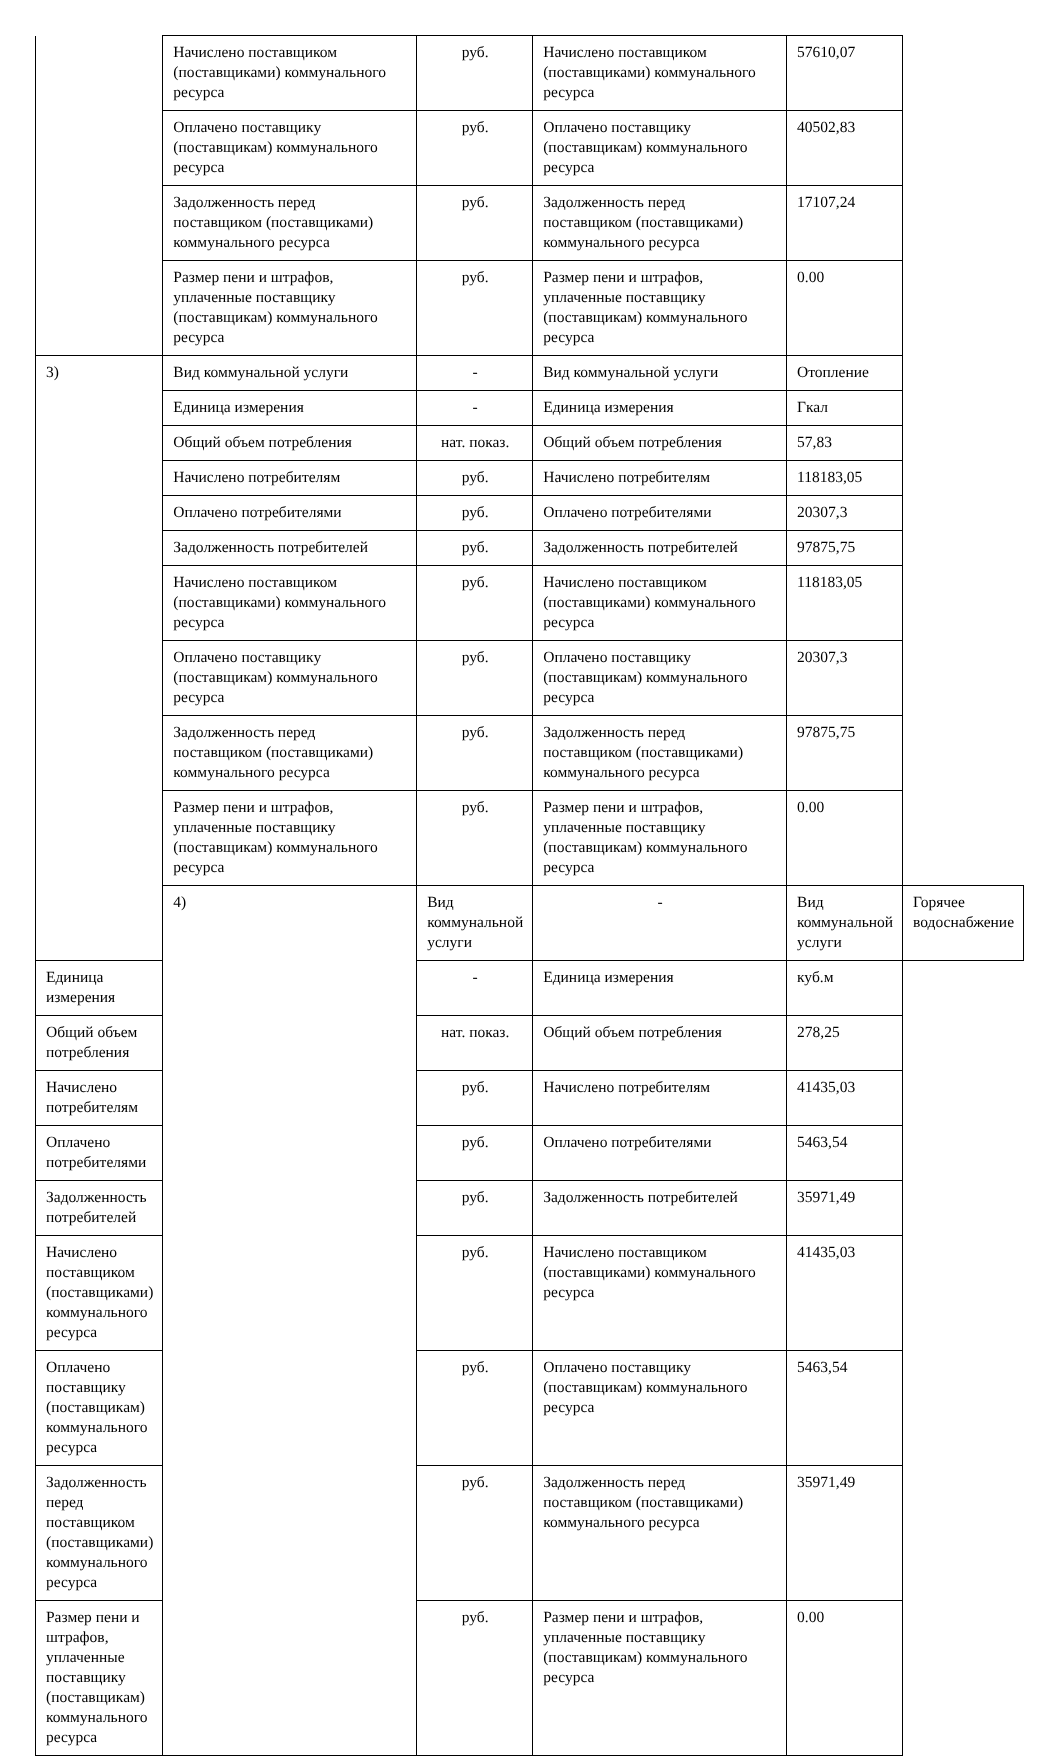| | Начислено поставщиком (поставщиками) коммунального ресурса | руб. | Начислено поставщиком (поставщиками) коммунального ресурса | 57610,07 | |
| | Оплачено поставщику (поставщикам) коммунального ресурса | руб. | Оплачено поставщику (поставщикам) коммунального ресурса | 40502,83 | |
| | Задолженность перед поставщиком (поставщиками) коммунального ресурса | руб. | Задолженность перед поставщиком (поставщиками) коммунального ресурса | 17107,24 | |
| | Размер пени и штрафов, уплаченные поставщику (поставщикам) коммунального ресурса | руб. | Размер пени и штрафов, уплаченные поставщику (поставщикам) коммунального ресурса | 0.00 | |
| 3) | Вид коммунальной услуги | - | Вид коммунальной услуги | Отопление | |
| | Единица измерения | - | Единица измерения | Гкал | |
| | Общий объем потребления | нат. показ. | Общий объем потребления | 57,83 | |
| | Начислено потребителям | руб. | Начислено потребителям | 118183,05 | |
| | Оплачено потребителями | руб. | Оплачено потребителями | 20307,3 | |
| | Задолженность потребителей | руб. | Задолженность потребителей | 97875,75 | |
| | Начислено поставщиком (поставщиками) коммунального ресурса | руб. | Начислено поставщиком (поставщиками) коммунального ресурса | 118183,05 | |
| | Оплачено поставщику (поставщикам) коммунального ресурса | руб. | Оплачено поставщику (поставщикам) коммунального ресурса | 20307,3 | |
| | Задолженность перед поставщиком (поставщиками) коммунального ресурса | руб. | Задолженность перед поставщиком (поставщиками) коммунального ресурса | 97875,75 | |
| | Размер пени и штрафов, уплаченные поставщику (поставщикам) коммунального ресурса | руб. | Размер пени и штрафов, уплаченные поставщику (поставщикам) коммунального ресурса | 0.00 | |
| | 4) | Вид коммунальной услуги | - | Вид коммунальной услуги | Горячее водоснабжение |
| Единица измерения | | - | Единица измерения | куб.м | |
| Общий объем потребления | | нат. показ. | Общий объем потребления | 278,25 | |
| Начислено потребителям | | руб. | Начислено потребителям | 41435,03 | |
| Оплачено потребителями | | руб. | Оплачено потребителями | 5463,54 | |
| Задолженность потребителей | | руб. | Задолженность потребителей | 35971,49 | |
| Начислено поставщиком (поставщиками) коммунального ресурса | | руб. | Начислено поставщиком (поставщиками) коммунального ресурса | 41435,03 | |
| Оплачено поставщику (поставщикам) коммунального ресурса | | руб. | Оплачено поставщику (поставщикам) коммунального ресурса | 5463,54 | |
| Задолженность перед поставщиком (поставщиками) коммунального ресурса | | руб. | Задолженность перед поставщиком (поставщиками) коммунального ресурса | 35971,49 | |
| Размер пени и штрафов, уплаченные поставщику (поставщикам) коммунального ресурса | | руб. | Размер пени и штрафов, уплаченные поставщику (поставщикам) коммунального ресурса | 0.00 | |